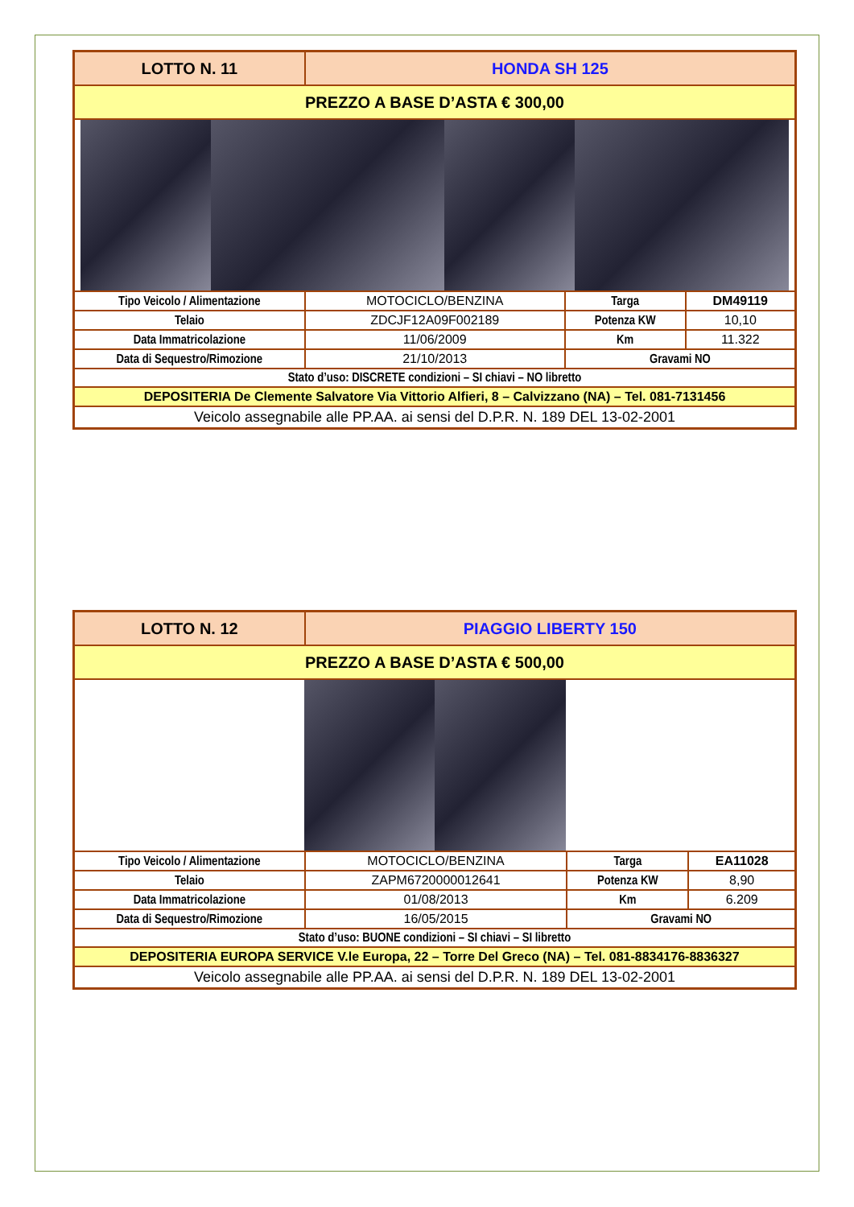| LOTTO N. 11 | HONDA SH 125 | | |
| PREZZO A BASE D’ASTA € 300,00 | | | |
| Tipo Veicolo / Alimentazione | MOTOCICLO/BENZINA | Targa | DM49119 |
| Telaio | ZDCJF12A09F002189 | Potenza KW | 10,10 |
| Data Immatricolazione | 11/06/2009 | Km | 11.322 |
| Data di Sequestro/Rimozione | 21/10/2013 | Gravami NO | |
| Stato d’uso: DISCRETE condizioni – SI chiavi – NO libretto | | | |
| DEPOSITERIA De Clemente Salvatore Via Vittorio Alfieri, 8 – Calvizzano (NA) – Tel. 081-7131456 | | | |
| Veicolo assegnabile alle PP.AA. ai sensi del D.P.R. N. 189 DEL 13-02-2001 | | | |
| LOTTO N. 12 | PIAGGIO LIBERTY 150 | | |
| PREZZO A BASE D’ASTA € 500,00 | | | |
| Tipo Veicolo / Alimentazione | MOTOCICLO/BENZINA | Targa | EA11028 |
| Telaio | ZAPM6720000012641 | Potenza KW | 8,90 |
| Data Immatricolazione | 01/08/2013 | Km | 6.209 |
| Data di Sequestro/Rimozione | 16/05/2015 | Gravami NO | |
| Stato d’uso: BUONE condizioni – SI chiavi – SI libretto | | | |
| DEPOSITERIA EUROPA SERVICE V.le Europa, 22 – Torre Del Greco (NA) – Tel. 081-8834176-8836327 | | | |
| Veicolo assegnabile alle PP.AA. ai sensi del D.P.R. N. 189 DEL 13-02-2001 | | | |